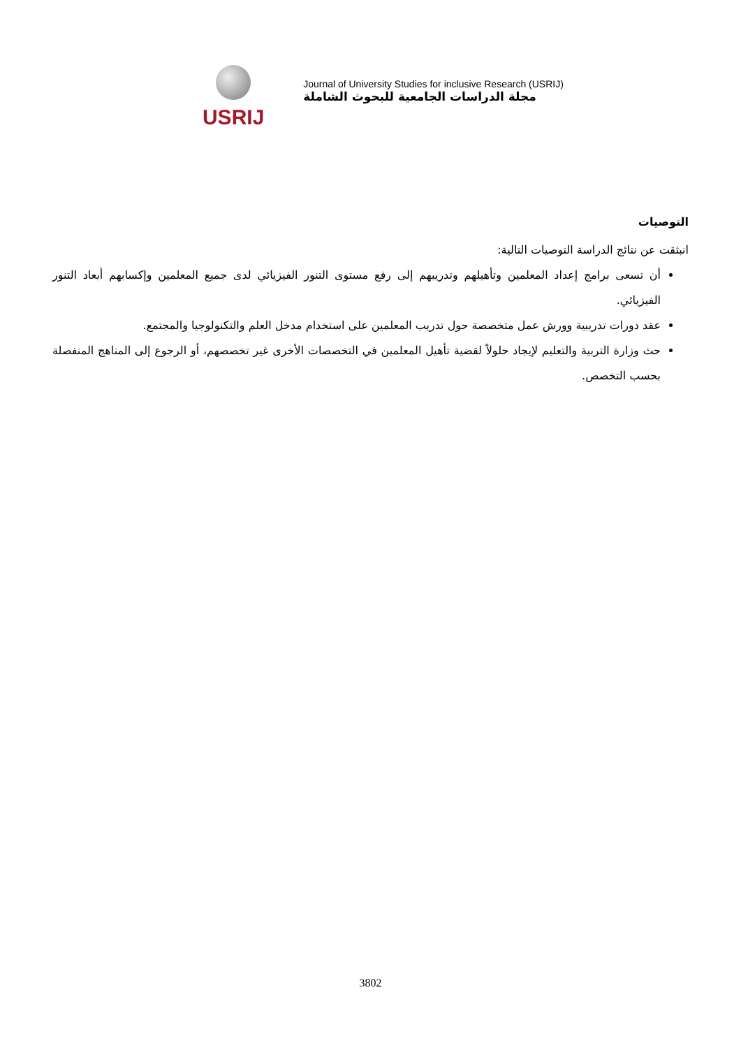USRIJ
Journal of University Studies for inclusive Research (USRIJ)
مجلة الدراسات الجامعية للبحوث الشاملة
التوصيات
انبثقت عن نتائج الدراسة التوصيات التالية:
أن تسعى برامج إعداد المعلمين وتأهيلهم وتدريبهم إلى رفع مستوى التنور الفيزيائي لدى جميع المعلمين وإكسابهم أبعاد التنور الفيزيائي.
عقد دورات تدريبية وورش عمل متخصصة حول تدريب المعلمين على استخدام مدخل العلم والتكنولوجيا والمجتمع.
حث وزارة التربية والتعليم لإيجاد حلولاً لقضية تأهيل المعلمين في التخصصات الأخرى غير تخصصهم، أو الرجوع إلى المناهج المنفصلة بحسب التخصص.
3802